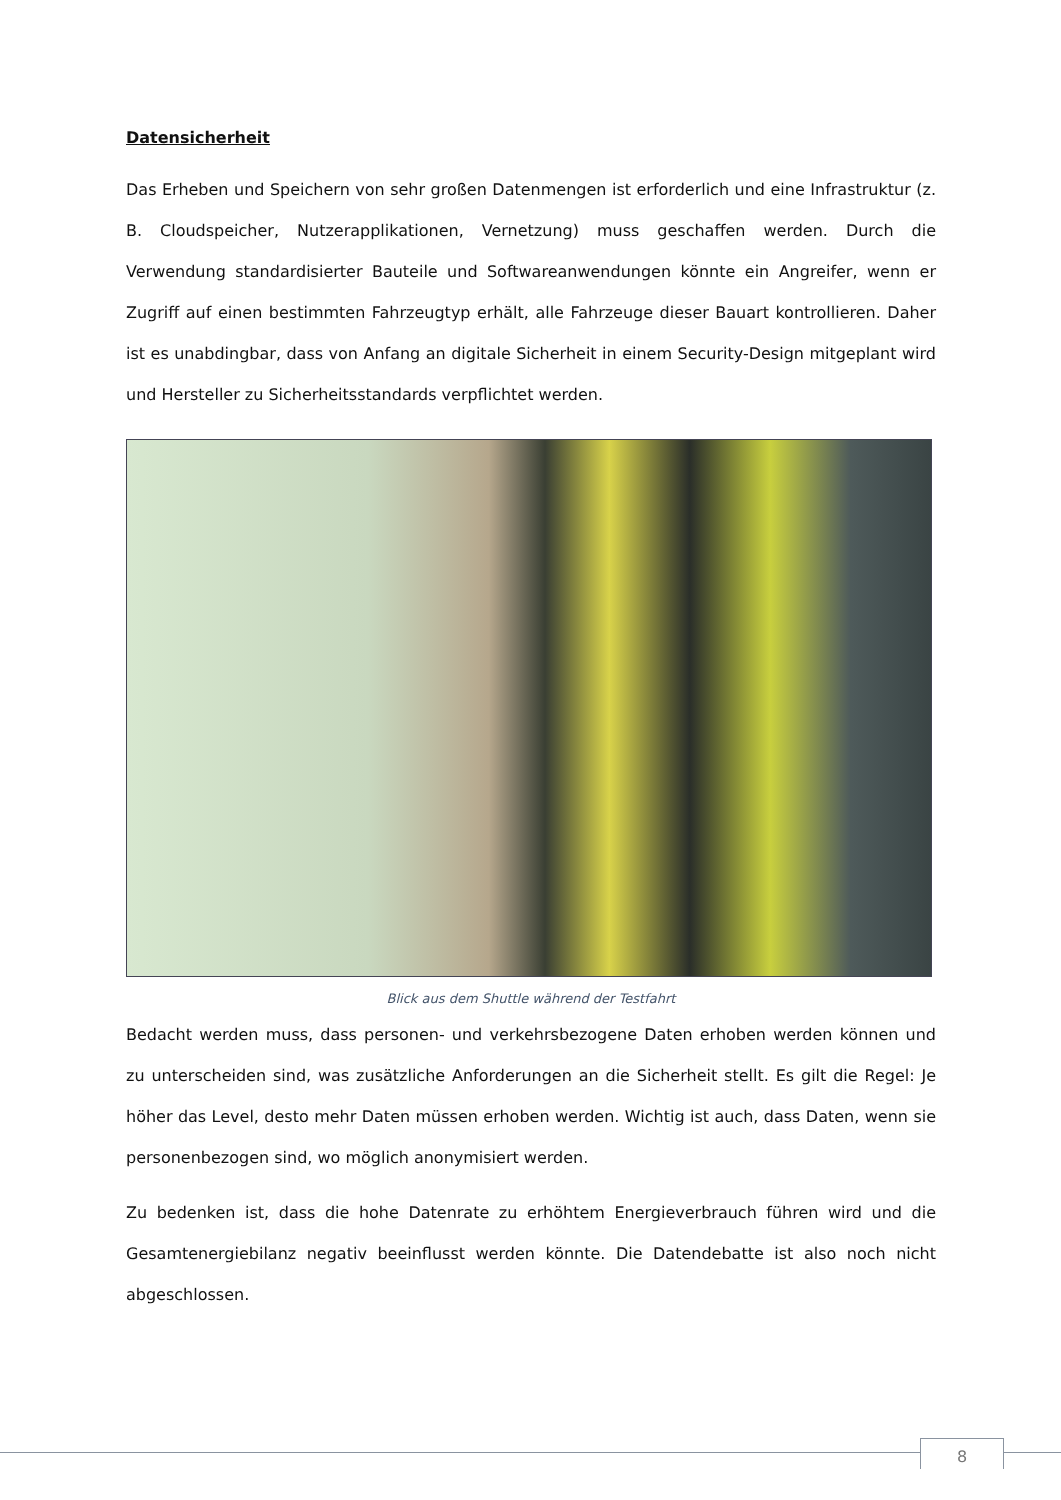Datensicherheit
Das Erheben und Speichern von sehr großen Datenmengen ist erforderlich und eine Infrastruktur (z. B. Cloudspeicher, Nutzerapplikationen, Vernetzung) muss geschaffen werden. Durch die Verwendung standardisierter Bauteile und Softwareanwendungen könnte ein Angreifer, wenn er Zugriff auf einen bestimmten Fahrzeugtyp erhält, alle Fahrzeuge dieser Bauart kontrollieren. Daher ist es unabdingbar, dass von Anfang an digitale Sicherheit in einem Security-Design mitgeplant wird und Hersteller zu Sicherheitsstandards verpflichtet werden.
Blick aus dem Shuttle während der Testfahrt
Bedacht werden muss, dass personen- und verkehrsbezogene Daten erhoben werden können und zu unterscheiden sind, was zusätzliche Anforderungen an die Sicherheit stellt. Es gilt die Regel: Je höher das Level, desto mehr Daten müssen erhoben werden. Wichtig ist auch, dass Daten, wenn sie personenbezogen sind, wo möglich anonymisiert werden.
Zu bedenken ist, dass die hohe Datenrate zu erhöhtem Energieverbrauch führen wird und die Gesamtenergiebilanz negativ beeinflusst werden könnte. Die Datendebatte ist also noch nicht abgeschlossen.
8